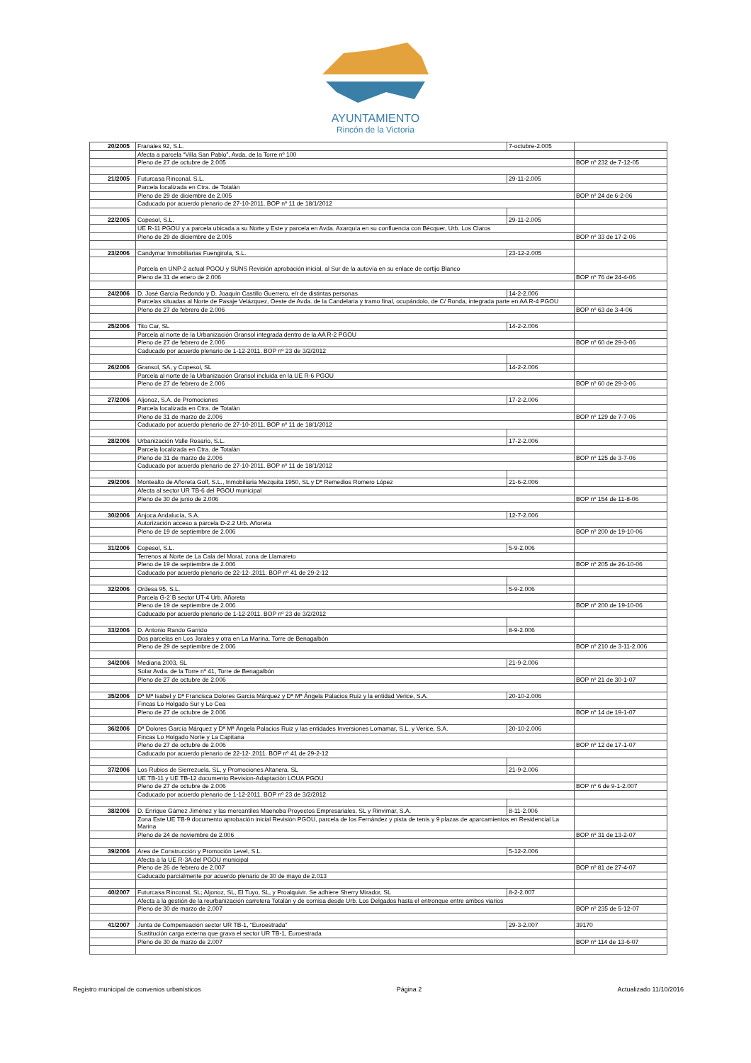AYUNTAMIENTO
Rincón de la Victoria
| 20/2005 | Franales 92, S.L. | 7-octubre-2.005 | |
| | Afecta a parcela “Villa San Pablo”, Avda. de la Torre nº 100 | | |
| | Pleno de 27 de octubre de 2.005 | | BOP nº 232 de 7-12-05 |
| 21/2005 | Futurcasa Rinconal, S.L. | 29-11-2.005 | |
| | Parcela localizada en Ctra. de Totalán | | |
| | Pleno de 29 de diciembre de 2.005 | | BOP nº 24 de 6-2-06 |
| | Caducado por acuerdo plenario de 27-10-2011. BOP nº 11 de 18/1/2012 | | |
| 22/2005 | Copesol, S.L. | 29-11-2.005 | |
| | UE R-11 PGOU y a parcela ubicada a su Norte y Este y parcela en Avda. Axarquía en su confluencia con Bécquer, Urb. Los Claros | | |
| | Pleno de 29 de diciembre de 2.005 | | BOP nº 33 de 17-2-06 |
| 23/2006 | Candymar Inmobiliarias Fuengirola, S.L. | 23-12-2.005 | |
| | Parcela en UNP-2 actual PGOU y SUNS Revisión aprobación inicial, al Sur de la autovía en su enlace de cortijo Blanco | | |
| | Pleno de 31 de enero de 2.006 | | BOP nº 76 de 24-4-06 |
| 24/2006 | D. José García Redondo y D. Joaquín Castillo Guerrero, e/r de distintas personas | 14-2-2.006 | |
| | Parcelas situadas al Norte de Pasaje Velázquez, Oeste de Avda. de la Candelaria y tramo final, ocupándolo, de C/ Ronda, integrada parte en AA R-4 PGOU | | |
| | Pleno de 27 de febrero de 2.006 | | BOP nº 63 de 3-4-06 |
| 25/2006 | Tito Car, SL | 14-2-2.006 | |
| | Parcela al norte de la Urbanización Gransol integrada dentro de la AA R-2 PGOU | | |
| | Pleno de 27 de febrero de 2.006 | | BOP nº 60 de 29-3-06 |
| | Caducado por acuerdo plenario de 1-12-2011. BOP nº 23 de 3/2/2012 | | |
| 26/2006 | Gransol, SA, y Copesol, SL | 14-2-2.006 | |
| | Parcela al norte de la Urbanización Gransol incluida en la UE R-6 PGOU | | |
| | Pleno de 27 de febrero de 2.006 | | BOP nº 60 de 29-3-06 |
| 27/2006 | Aljonoz, S.A. de Promociones | 17-2-2.006 | |
| | Parcela localizada en Ctra. de Totalán | | |
| | Pleno de 31 de marzo de 2.006 | | BOP nº 129 de 7-7-06 |
| | Caducado por acuerdo plenario de 27-10-2011. BOP nº 11 de 18/1/2012 | | |
| 28/2006 | Urbanización Valle Rosario, S.L. | 17-2-2.006 | |
| | Parcela localizada en Ctra. de Totalán | | |
| | Pleno de 31 de marzo de 2.006 | | BOP nº 125 de 3-7-06 |
| | Caducado por acuerdo plenario de 27-10-2011. BOP nº 11 de 18/1/2012 | | |
| 29/2006 | Montealto de Añoreta Golf, S.L., Inmobiliaria Mezquita 1950, SL y Dª Remedios Romero López | 21-6-2.006 | |
| | Afecta al sector UR TB-6 del PGOU municipal | | |
| | Pleno de 30 de junio de 2.006 | | BOP nº 154 de 11-8-06 |
| 30/2006 | Anjoca Andalucía, S.A. | 12-7-2.006 | |
| | Autorización acceso a parcela D-2.2 Urb. Añoreta | | |
| | Pleno de 19 de septiembre de 2.006 | | BOP nº 200 de 19-10-06 |
| 31/2006 | Copesol, S.L. | 5-9-2.006 | |
| | Terrenos al Norte de La Cala del Moral, zona de Llamareto | | |
| | Pleno de 19 de septiembre de 2.006 | | BOP nº 205 de 26-10-06 |
| | Caducado por acuerdo plenario de 22-12-.2011. BOP nº 41 de 29-2-12 | | |
| 32/2006 | Ordesa 95, S.L. | 5-9-2.006 | |
| | Parcela G-2´B sector UT-4 Urb. Añoreta | | |
| | Pleno de 19 de septiembre de 2.006 | | BOP nº 200 de 19-10-06 |
| | Caducado por acuerdo plenario de 1-12-2011. BOP nº 23 de 3/2/2012 | | |
| 33/2006 | D. Antonio Rando Garrido | 8-9-2.006 | |
| | Dos parcelas en Los Jarales y otra en La Marina, Torre de Benagalbón | | |
| | Pleno de 29 de septiembre de 2.006 | | BOP nº 210 de 3-11-2.006 |
| 34/2006 | Mediana 2003, SL | 21-9-2.006 | |
| | Solar Avda. de la Torre nº 41, Torre de Benagalbón | | |
| | Pleno de 27 de octubre de 2.006 | | BOP nº 21 de 30-1-07 |
| 35/2006 | Dª Mª Isabel y Dª Francisca Dolores García Márquez y Dª Mª Ángela Palacios Ruiz y la entidad Verice, S.A. | 20-10-2.006 | |
| | Fincas Lo Holgado Sur y Lo Cea | | |
| | Pleno de 27 de octubre de 2.006 | | BOP nº 14 de 19-1-07 |
| 36/2006 | Dª Dolores García Márquez y Dª Mª Ángela Palacios Ruiz y las entidades Inversiones Lomamar, S.L. y Verice, S.A. | 20-10-2.006 | |
| | Fincas Lo Holgado Norte y La Capitana | | |
| | Pleno de 27 de octubre de 2.006 | | BOP nº 12 de 17-1-07 |
| | Caducado por acuerdo plenario de 22-12-.2011. BOP nº 41 de 29-2-12 | | |
| 37/2006 | Los Rubios de Sierrezuela, SL, y Promociones Altanera, SL | 21-9-2.006 | |
| | UE TB-11 y UE TB-12 documento Revision-Adaptación LOUA PGOU | | |
| | Pleno de 27 de octubre de 2.006 | | BOP nº 6 de 9-1-2.007 |
| | Caducado por acuerdo plenario de 1-12-2011. BOP nº 23 de 3/2/2012 | | |
| 38/2006 | D. Enrique Gámez Jiménez y las mercantiles Maenoba Proyectos Empresariales, SL y Rinvimar, S.A. | 8-11-2.006 | |
| | Zona Este UE TB-9 documento aprobación inicial Revisión PGOU, parcela de los Fernández y pista de tenis y 9 plazas de aparcamientos en Residencial La Marina | | |
| | Pleno de 24 de noviembre de 2.006 | | BOP nº 31 de 13-2-07 |
| 39/2006 | Área de Construcción y Promoción Level, S.L. | 5-12-2.006 | |
| | Afecta a la UE R-3A del PGOU municipal | | |
| | Pleno de 26 de febrero de 2.007 | | BOP nº 81 de 27-4-07 |
| | Caducado parcialmente por acuerdo plenario de 30 de mayo de 2.013 | | |
| 40/2007 | Futurcasa Rinconal, SL; Aljonoz, SL, El Tuyo, SL, y Proalquivir. Se adhiere Sherry Mirador, SL | 8-2-2.007 | |
| | Afecta a la gestión de la reurbanización carretera Totalán y de cornisa desde Urb. Los Delgados hasta el entronque entre ambos viarios | | |
| | Pleno de 30 de marzo de 2.007 | | BOP nº 235 de 5-12-07 |
| 41/2007 | Junta de Compensación sector UR TB-1, “Euroestrada” | 29-3-2.007 | 39170 |
| | Sustitución carga externa que grava el sector UR TB-1, Euroestrada | | |
| | Pleno de 30 de marzo de 2.007 | | BOP nº 114 de 13-6-07 |
Registro municipal de convenios urbanísticos Página 2 Actualizado 11/10/2016